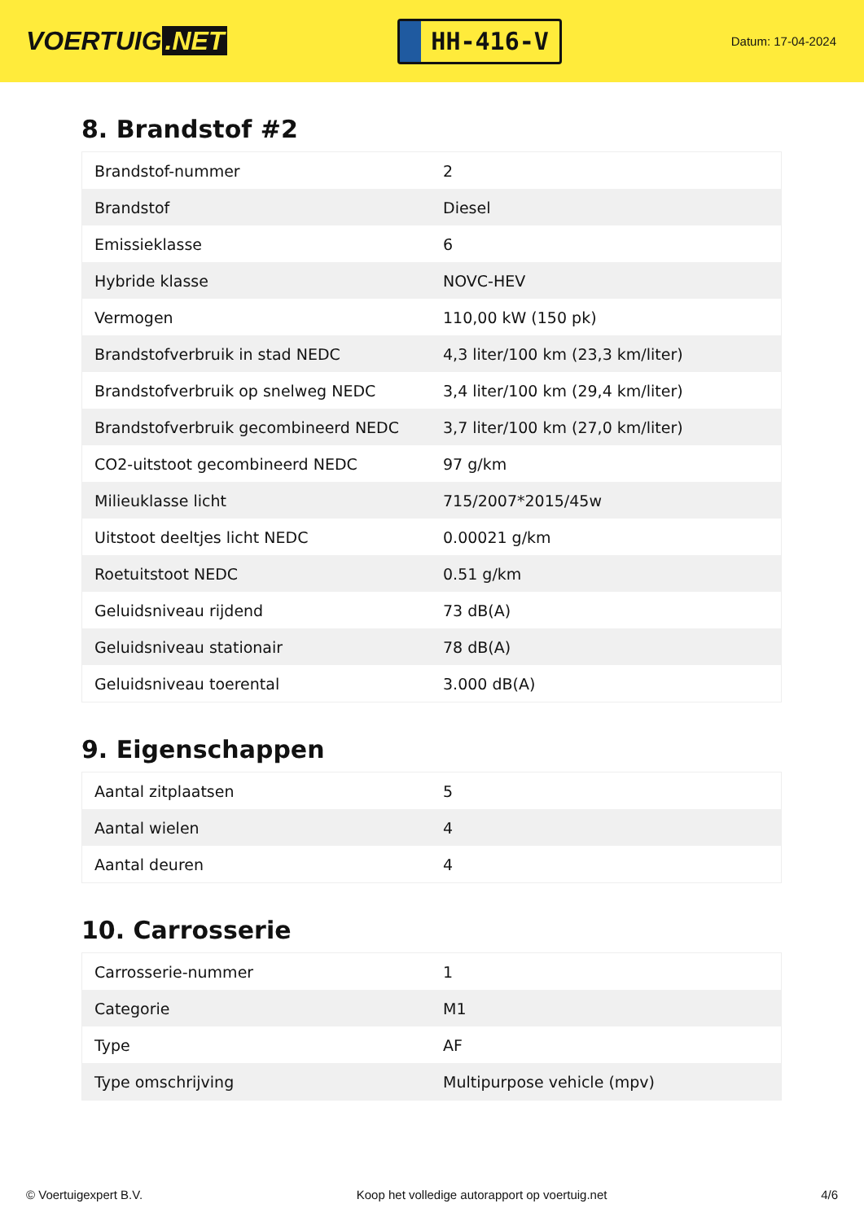VOERTUIG.NET
HH-416-V
Datum: 17-04-2024
8. Brandstof #2
| Brandstof-nummer | 2 |
| Brandstof | Diesel |
| Emissieklasse | 6 |
| Hybride klasse | NOVC-HEV |
| Vermogen | 110,00 kW (150 pk) |
| Brandstofverbruik in stad NEDC | 4,3 liter/100 km (23,3 km/liter) |
| Brandstofverbruik op snelweg NEDC | 3,4 liter/100 km (29,4 km/liter) |
| Brandstofverbruik gecombineerd NEDC | 3,7 liter/100 km (27,0 km/liter) |
| CO2-uitstoot gecombineerd NEDC | 97 g/km |
| Milieuklasse licht | 715/2007*2015/45w |
| Uitstoot deeltjes licht NEDC | 0.00021 g/km |
| Roetuitstoot NEDC | 0.51 g/km |
| Geluidsniveau rijdend | 73 dB(A) |
| Geluidsniveau stationair | 78 dB(A) |
| Geluidsniveau toerental | 3.000 dB(A) |
9. Eigenschappen
| Aantal zitplaatsen | 5 |
| Aantal wielen | 4 |
| Aantal deuren | 4 |
10. Carrosserie
| Carrosserie-nummer | 1 |
| Categorie | M1 |
| Type | AF |
| Type omschrijving | Multipurpose vehicle (mpv) |
© Voertuigexpert B.V. Koop het volledige autorapport op voertuig.net 4/6